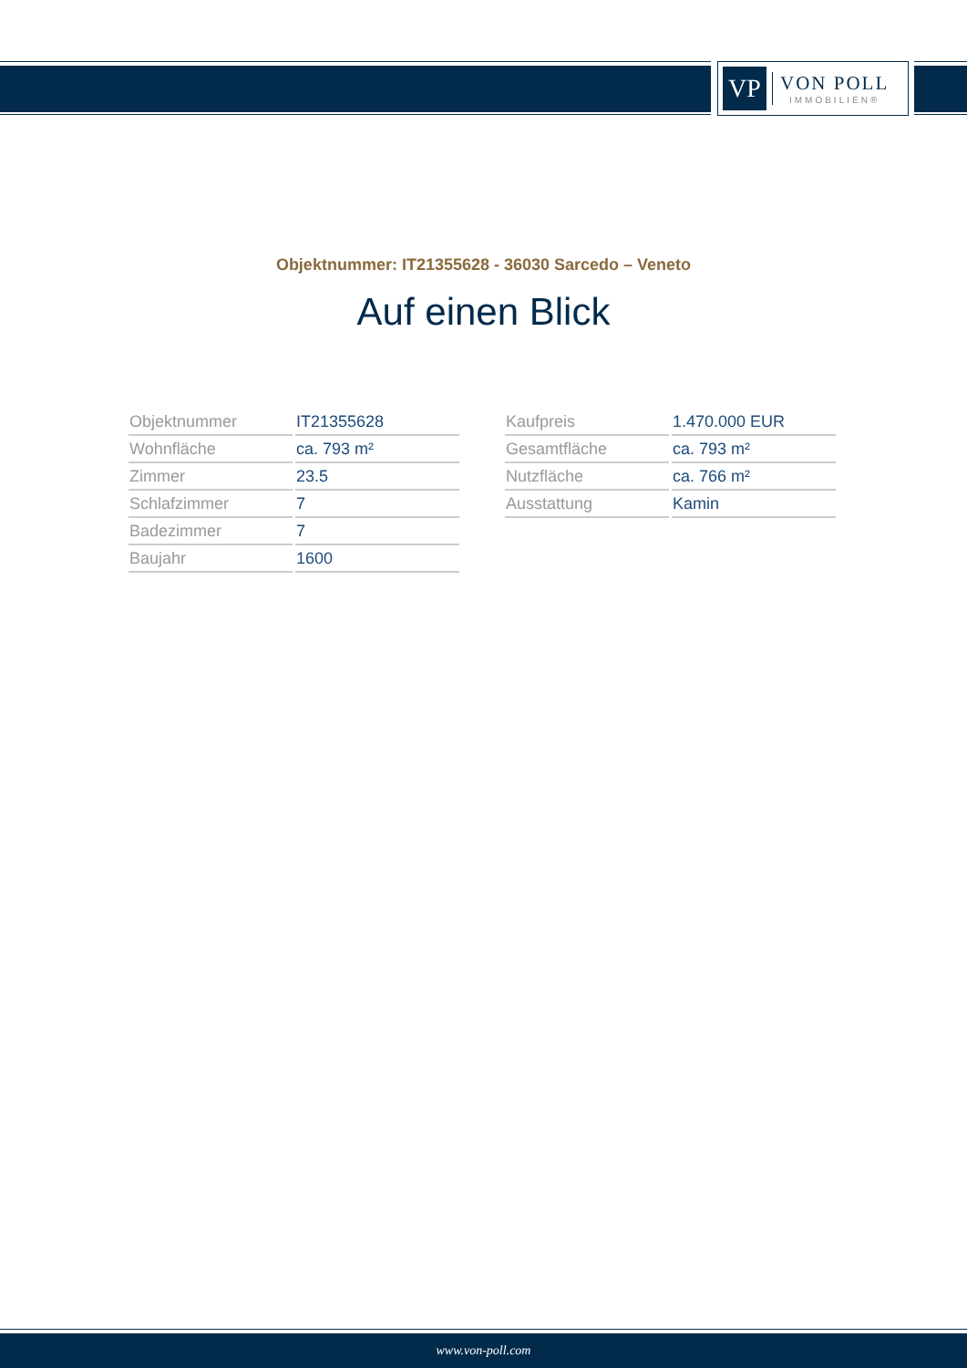VP
VON POLL
IMMOBILIEN®
Objektnummer: IT21355628 - 36030 Sarcedo – Veneto
Auf einen Blick
| Objektnummer | IT21355628 |
| Wohnfläche | ca. 793 m² |
| Zimmer | 23.5 |
| Schlafzimmer | 7 |
| Badezimmer | 7 |
| Baujahr | 1600 |
| Kaufpreis | 1.470.000 EUR |
| Gesamtfläche | ca. 793 m² |
| Nutzfläche | ca. 766 m² |
| Ausstattung | Kamin |
www.von-poll.com